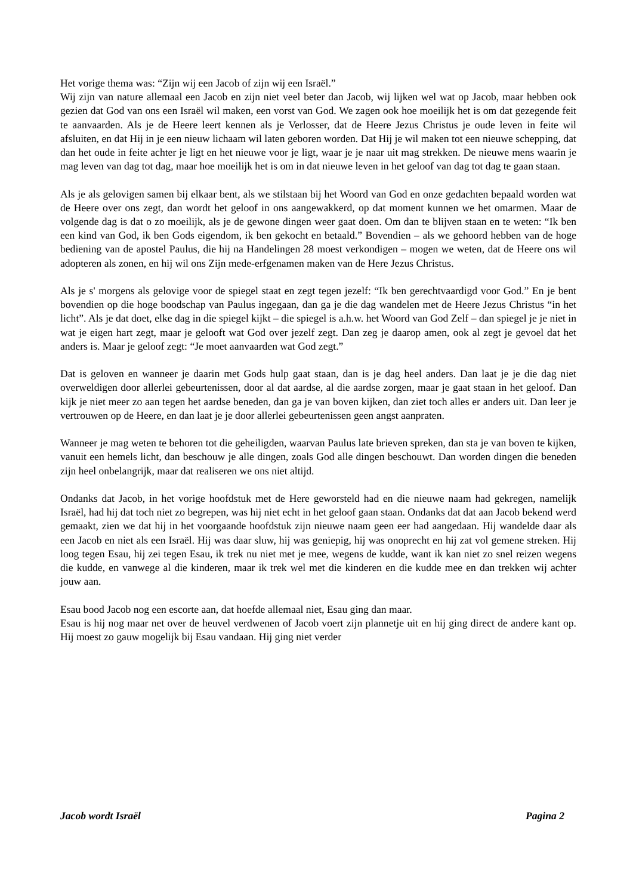Het vorige thema was: “Zijn wij een Jacob of zijn wij een Israël.”
Wij zijn van nature allemaal een Jacob en zijn niet veel beter dan Jacob, wij lijken wel wat op Jacob, maar hebben ook gezien dat God van ons een Israël wil maken, een vorst van God. We zagen ook hoe moeilijk het is om dat gezegende feit te aanvaarden. Als je de Heere leert kennen als je Verlosser, dat de Heere Jezus Christus je oude leven in feite wil afsluiten, en dat Hij in je een nieuw lichaam wil laten geboren worden. Dat Hij je wil maken tot een nieuwe schepping, dat dan het oude in feite achter je ligt en het nieuwe voor je ligt, waar je je naar uit mag strekken. De nieuwe mens waarin je mag leven van dag tot dag, maar hoe moeilijk het is om in dat nieuwe leven in het geloof van dag tot dag te gaan staan.
Als je als gelovigen samen bij elkaar bent, als we stilstaan bij het Woord van God en onze gedachten bepaald worden wat de Heere over ons zegt, dan wordt het geloof in ons aangewakkerd, op dat moment kunnen we het omarmen. Maar de volgende dag is dat o zo moeilijk, als je de gewone dingen weer gaat doen. Om dan te blijven staan en te weten: “Ik ben een kind van God, ik ben Gods eigendom, ik ben gekocht en betaald.” Bovendien – als we gehoord hebben van de hoge bediening van de apostel Paulus, die hij na Handelingen 28 moest verkondigen – mogen we weten, dat de Heere ons wil adopteren als zonen, en hij wil ons Zijn mede-erfgenamen maken van de Here Jezus Christus.
Als je s' morgens als gelovige voor de spiegel staat en zegt tegen jezelf: “Ik ben gerechtvaardigd voor God.” En je bent bovendien op die hoge boodschap van Paulus ingegaan, dan ga je die dag wandelen met de Heere Jezus Christus “in het licht”. Als je dat doet, elke dag in die spiegel kijkt – die spiegel is a.h.w. het Woord van God Zelf – dan spiegel je je niet in wat je eigen hart zegt, maar je gelooft wat God over jezelf zegt. Dan zeg je daarop amen, ook al zegt je gevoel dat het anders is. Maar je geloof zegt: “Je moet aanvaarden wat God zegt.”
Dat is geloven en wanneer je daarin met Gods hulp gaat staan, dan is je dag heel anders. Dan laat je je die dag niet overweldigen door allerlei gebeurtenissen, door al dat aardse, al die aardse zorgen, maar je gaat staan in het geloof. Dan kijk je niet meer zo aan tegen het aardse beneden, dan ga je van boven kijken, dan ziet toch alles er anders uit. Dan leer je vertrouwen op de Heere, en dan laat je je door allerlei gebeurtenissen geen angst aanpraten.
Wanneer je mag weten te behoren tot die geheiligden, waarvan Paulus late brieven spreken, dan sta je van boven te kijken, vanuit een hemels licht, dan beschouw je alle dingen, zoals God alle dingen beschouwt. Dan worden dingen die beneden zijn heel onbelangrijk, maar dat realiseren we ons niet altijd.
Ondanks dat Jacob, in het vorige hoofdstuk met de Here geworsteld had en die nieuwe naam had gekregen, namelijk Israël, had hij dat toch niet zo begrepen, was hij niet echt in het geloof gaan staan. Ondanks dat dat aan Jacob bekend werd gemaakt, zien we dat hij in het voorgaande hoofdstuk zijn nieuwe naam geen eer had aangedaan. Hij wandelde daar als een Jacob en niet als een Israël. Hij was daar sluw, hij was geniepig, hij was onoprecht en hij zat vol gemene streken. Hij loog tegen Esau, hij zei tegen Esau, ik trek nu niet met je mee, wegens de kudde, want ik kan niet zo snel reizen wegens die kudde, en vanwege al die kinderen, maar ik trek wel met die kinderen en die kudde mee en dan trekken wij achter jouw aan.
Esau bood Jacob nog een escorte aan, dat hoefde allemaal niet, Esau ging dan maar.
Esau is hij nog maar net over de heuvel verdwenen of Jacob voert zijn plannetje uit en hij ging direct de andere kant op. Hij moest zo gauw mogelijk bij Esau vandaan. Hij ging niet verder
Jacob wordt Israël Pagina 2